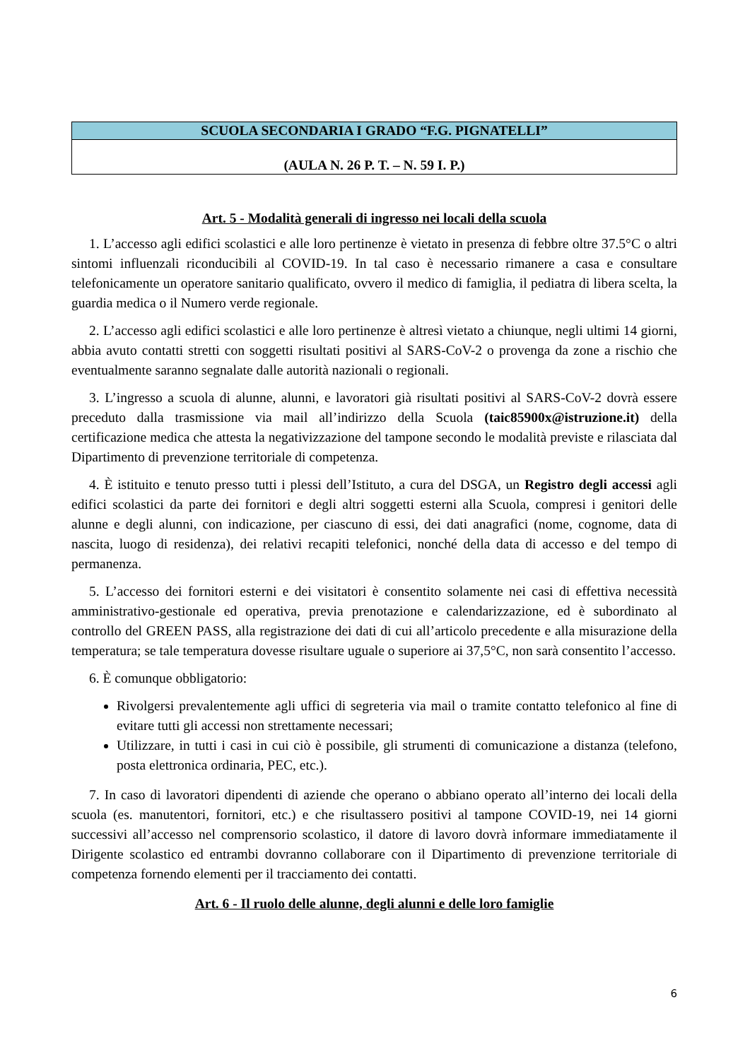| SCUOLA SECONDARIA I GRADO “F.G. PIGNATELLI” |
| (AULA N. 26 P. T. – N. 59 I. P.) |
Art. 5 - Modalità generali di ingresso nei locali della scuola
1. L’accesso agli edifici scolastici e alle loro pertinenze è vietato in presenza di febbre oltre 37.5°C o altri sintomi influenzali riconducibili al COVID-19. In tal caso è necessario rimanere a casa e consultare telefonicamente un operatore sanitario qualificato, ovvero il medico di famiglia, il pediatra di libera scelta, la guardia medica o il Numero verde regionale.
2. L’accesso agli edifici scolastici e alle loro pertinenze è altresì vietato a chiunque, negli ultimi 14 giorni, abbia avuto contatti stretti con soggetti risultati positivi al SARS-CoV-2 o provenga da zone a rischio che eventualmente saranno segnalate dalle autorità nazionali o regionali.
3. L’ingresso a scuola di alunne, alunni, e lavoratori già risultati positivi al SARS-CoV-2 dovrà essere preceduto dalla trasmissione via mail all’indirizzo della Scuola (taic85900x@istruzione.it) della certificazione medica che attesta la negativizzazione del tampone secondo le modalità previste e rilasciata dal Dipartimento di prevenzione territoriale di competenza.
4. È istituito e tenuto presso tutti i plessi dell’Istituto, a cura del DSGA, un Registro degli accessi agli edifici scolastici da parte dei fornitori e degli altri soggetti esterni alla Scuola, compresi i genitori delle alunne e degli alunni, con indicazione, per ciascuno di essi, dei dati anagrafici (nome, cognome, data di nascita, luogo di residenza), dei relativi recapiti telefonici, nonché della data di accesso e del tempo di permanenza.
5. L’accesso dei fornitori esterni e dei visitatori è consentito solamente nei casi di effettiva necessità amministrativo-gestionale ed operativa, previa prenotazione e calendarizzazione, ed è subordinato al controllo del GREEN PASS, alla registrazione dei dati di cui all’articolo precedente e alla misurazione della temperatura; se tale temperatura dovesse risultare uguale o superiore ai 37,5°C, non sarà consentito l’accesso.
6. È comunque obbligatorio:
Rivolgersi prevalentemente agli uffici di segreteria via mail o tramite contatto telefonico al fine di evitare tutti gli accessi non strettamente necessari;
Utilizzare, in tutti i casi in cui ciò è possibile, gli strumenti di comunicazione a distanza (telefono, posta elettronica ordinaria, PEC, etc.).
7. In caso di lavoratori dipendenti di aziende che operano o abbiano operato all’interno dei locali della scuola (es. manutentori, fornitori, etc.) e che risultassero positivi al tampone COVID-19, nei 14 giorni successivi all’accesso nel comprensorio scolastico, il datore di lavoro dovrà informare immediatamente il Dirigente scolastico ed entrambi dovranno collaborare con il Dipartimento di prevenzione territoriale di competenza fornendo elementi per il tracciamento dei contatti.
Art. 6 - Il ruolo delle alunne, degli alunni e delle loro famiglie
6